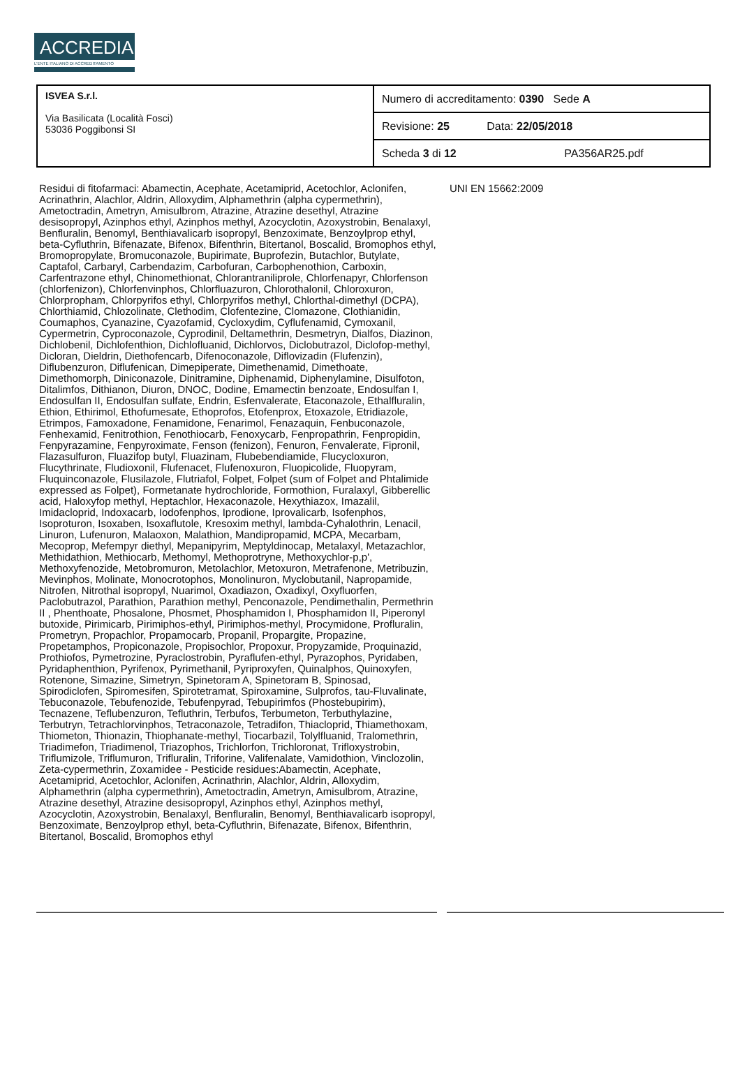ACCREDIA
L'ENTE ITALIANO DI ACCREDITAMENTO
| ISVEA S.r.l. Via Basilicata (Località Fosci) 53036 Poggibonsi SI | Numero di accreditamento: 0390 Sede A |
| | Revisione: 25 Data: 22/05/2018 |
| | Scheda 3 di 12 PA356AR25.pdf |
Residui di fitofarmaci: Abamectin, Acephate, Acetamiprid, Acetochlor, Aclonifen, Acrinathrin, Alachlor, Aldrin, Alloxydim, Alphamethrin (alpha cypermethrin), Ametoctradin, Ametryn, Amisulbrom, Atrazine, Atrazine desethyl, Atrazine desisopropyl, Azinphos ethyl, Azinphos methyl, Azocyclotin, Azoxystrobin, Benalaxyl, Benfluralin, Benomyl, Benthiavalicarb isopropyl, Benzoximate, Benzoylprop ethyl, beta-Cyfluthrin, Bifenazate, Bifenox, Bifenthrin, Bitertanol, Boscalid, Bromophos ethyl, Bromopropylate, Bromuconazole, Bupirimate, Buprofezin, Butachlor, Butylate, Captafol, Carbaryl, Carbendazim, Carbofuran, Carbophenothion, Carboxin, Carfentrazone ethyl, Chinomethionat, Chlorantraniliprole, Chlorfenapyr, Chlorfenson (chlorfenizon), Chlorfenvinphos, Chlorfluazuron, Chlorothalonil, Chloroxuron, Chlorpropham, Chlorpyrifos ethyl, Chlorpyrifos methyl, Chlorthal-dimethyl (DCPA), Chlorthiamid, Chlozolinate, Clethodim, Clofentezine, Clomazone, Clothianidin, Coumaphos, Cyanazine, Cyazofamid, Cycloxydim, Cyflufenamid, Cymoxanil, Cypermetrin, Cyproconazole, Cyprodinil, Deltamethrin, Desmetryn, Dialfos, Diazinon, Dichlobenil, Dichlofenthion, Dichlofluanid, Dichlorvos, Diclobutrazol, Diclofop-methyl, Dicloran, Dieldrin, Diethofencarb, Difenoconazole, Diflovizadin (Flufenzin), Diflubenzuron, Diflufenican, Dimepiperate, Dimethenamid, Dimethoate, Dimethomorph, Diniconazole, Dinitramine, Diphenamid, Diphenylamine, Disulfoton, Ditalimfos, Dithianon, Diuron, DNOC, Dodine, Emamectin benzoate, Endosulfan I, Endosulfan II, Endosulfan sulfate, Endrin, Esfenvalerate, Etaconazole, Ethalfluralin, Ethion, Ethirimol, Ethofumesate, Ethoprofos, Etofenprox, Etoxazole, Etridiazole, Etrimpos, Famoxadone, Fenamidone, Fenarimol, Fenazaquin, Fenbuconazole, Fenhexamid, Fenitrothion, Fenothiocarb, Fenoxycarb, Fenpropathrin, Fenpropidin, Fenpyrazamine, Fenpyroximate, Fenson (fenizon), Fenuron, Fenvalerate, Fipronil, Flazasulfuron, Fluazifop butyl, Fluazinam, Flubebendiamide, Flucycloxuron, Flucythrinate, Fludioxonil, Flufenacet, Flufenoxuron, Fluopicolide, Fluopyram, Fluquinconazole, Flusilazole, Flutriafol, Folpet, Folpet (sum of Folpet and Phtalimide expressed as Folpet), Formetanate hydrochloride, Formothion, Furalaxyl, Gibberellic acid, Haloxyfop methyl, Heptachlor, Hexaconazole, Hexythiazox, Imazalil, Imidacloprid, Indoxacarb, Iodofenphos, Iprodione, Iprovalicarb, Isofenphos, Isoproturon, Isoxaben, Isoxaflutole, Kresoxim methyl, lambda-Cyhalothrin, Lenacil, Linuron, Lufenuron, Malaoxon, Malathion, Mandipropamid, MCPA, Mecarbam, Mecoprop, Mefempyr diethyl, Mepanipyrim, Meptyldinocap, Metalaxyl, Metazachlor, Methidathion, Methiocarb, Methomyl, Methoprotryne, Methoxychlor-p,p', Methoxyfenozide, Metobromuron, Metolachlor, Metoxuron, Metrafenone, Metribuzin, Mevinphos, Molinate, Monocrotophos, Monolinuron, Myclobutanil, Napropamide, Nitrofen, Nitrothal isopropyl, Nuarimol, Oxadiazon, Oxadixyl, Oxyfluorfen, Paclobutrazol, Parathion, Parathion methyl, Penconazole, Pendimethalin, Permethrin II , Phenthoate, Phosalone, Phosmet, Phosphamidon I, Phosphamidon II, Piperonyl butoxide, Pirimicarb, Pirimiphos-ethyl, Pirimiphos-methyl, Procymidone, Profluralin, Prometryn, Propachlor, Propamocarb, Propanil, Propargite, Propazine, Propetamphos, Propiconazole, Propisochlor, Propoxur, Propyzamide, Proquinazid, Prothiofos, Pymetrozine, Pyraclostrobin, Pyraflufen-ethyl, Pyrazophos, Pyridaben, Pyridaphenthion, Pyrifenox, Pyrimethanil, Pyriproxyfen, Quinalphos, Quinoxyfen, Rotenone, Simazine, Simetryn, Spinetoram A, Spinetoram B, Spinosad, Spirodiclofen, Spiromesifen, Spirotetramat, Spiroxamine, Sulprofos, tau-Fluvalinate, Tebuconazole, Tebufenozide, Tebufenpyrad, Tebupirimfos (Phostebupirim), Tecnazene, Teflubenzuron, Tefluthrin, Terbufos, Terbumeton, Terbuthylazine, Terbutryn, Tetrachlorvinphos, Tetraconazole, Tetradifon, Thiacloprid, Thiamethoxam, Thiometon, Thionazin, Thiophanate-methyl, Tiocarbazil, Tolylfluanid, Tralomethrin, Triadimefon, Triadimenol, Triazophos, Trichlorfon, Trichloronat, Trifloxystrobin, Triflumizole, Triflumuron, Trifluralin, Triforine, Valifenalate, Vamidothion, Vinclozolin, Zeta-cypermethrin, Zoxamidee - Pesticide residues:Abamectin, Acephate, Acetamiprid, Acetochlor, Aclonifen, Acrinathrin, Alachlor, Aldrin, Alloxydim, Alphamethrin (alpha cypermethrin), Ametoctradin, Ametryn, Amisulbrom, Atrazine, Atrazine desethyl, Atrazine desisopropyl, Azinphos ethyl, Azinphos methyl, Azocyclotin, Azoxystrobin, Benalaxyl, Benfluralin, Benomyl, Benthiavalicarb isopropyl, Benzoximate, Benzoylprop ethyl, beta-Cyfluthrin, Bifenazate, Bifenox, Bifenthrin, Bitertanol, Boscalid, Bromophos ethyl
UNI EN 15662:2009